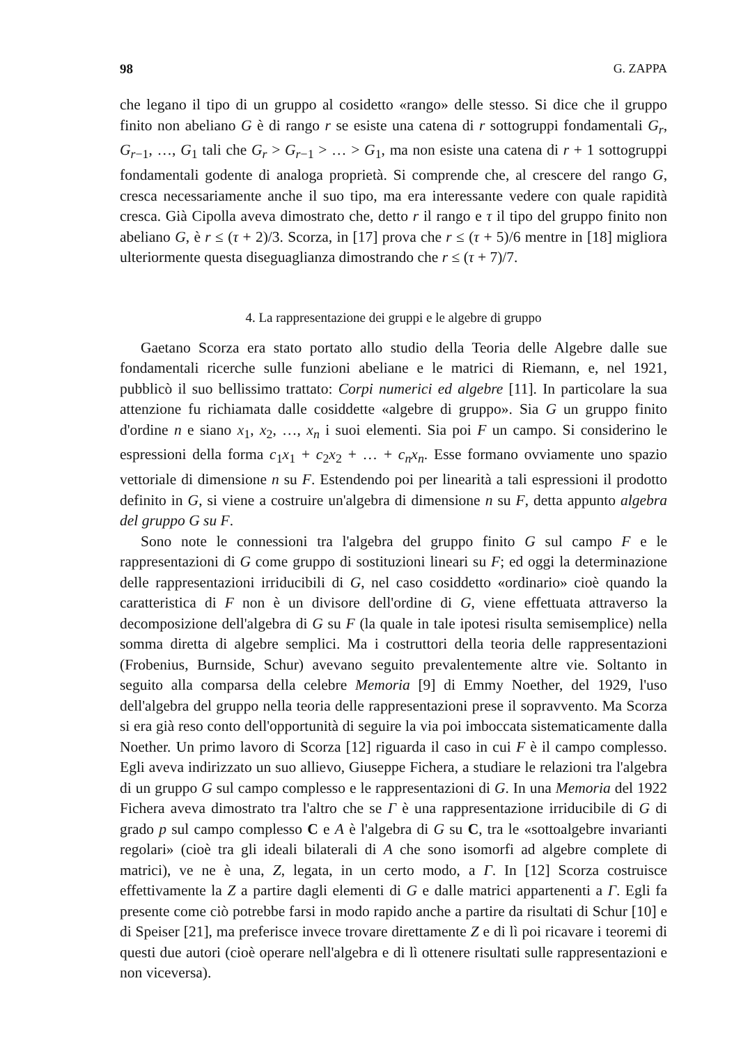98 G. ZAPPA
che legano il tipo di un gruppo al cosidetto «rango» delle stesso. Si dice che il gruppo finito non abeliano G è di rango r se esiste una catena di r sottogruppi fondamentali G<sub>r</sub>, G<sub>r−1</sub>, …, G<sub>1</sub> tali che G<sub>r</sub> > G<sub>r−1</sub> > … > G<sub>1</sub>, ma non esiste una catena di r + 1 sottogruppi fondamentali godente di analoga proprietà. Si comprende che, al crescere del rango G, cresca necessariamente anche il suo tipo, ma era interessante vedere con quale rapidità cresca. Già Cipolla aveva dimostrato che, detto r il rango e τ il tipo del gruppo finito non abeliano G, è r ≤ (τ + 2)/3. Scorza, in [17] prova che r ≤ (τ + 5)/6 mentre in [18] migliora ulteriormente questa diseguaglianza dimostrando che r ≤ (τ + 7)/7.
4. La rappresentazione dei gruppi e le algebre di gruppo
Gaetano Scorza era stato portato allo studio della Teoria delle Algebre dalle sue fondamentali ricerche sulle funzioni abeliane e le matrici di Riemann, e, nel 1921, pubblicò il suo bellissimo trattato: Corpi numerici ed algebre [11]. In particolare la sua attenzione fu richiamata dalle cosiddette «algebre di gruppo». Sia G un gruppo finito d'ordine n e siano x<sub>1</sub>, x<sub>2</sub>, …, x<sub>n</sub> i suoi elementi. Sia poi F un campo. Si considerino le espressioni della forma c<sub>1</sub>x<sub>1</sub> + c<sub>2</sub>x<sub>2</sub> + … + c<sub>n</sub>x<sub>n</sub>. Esse formano ovviamente uno spazio vettoriale di dimensione n su F. Estendendo poi per linearità a tali espressioni il prodotto definito in G, si viene a costruire un'algebra di dimensione n su F, detta appunto algebra del gruppo G su F.
Sono note le connessioni tra l'algebra del gruppo finito G sul campo F e le rappresentazioni di G come gruppo di sostituzioni lineari su F; ed oggi la determinazione delle rappresentazioni irriducibili di G, nel caso cosiddetto «ordinario» cioè quando la caratteristica di F non è un divisore dell'ordine di G, viene effettuata attraverso la decomposizione dell'algebra di G su F (la quale in tale ipotesi risulta semisemplice) nella somma diretta di algebre semplici. Ma i costruttori della teoria delle rappresentazioni (Frobenius, Burnside, Schur) avevano seguito prevalentemente altre vie. Soltanto in seguito alla comparsa della celebre Memoria [9] di Emmy Noether, del 1929, l'uso dell'algebra del gruppo nella teoria delle rappresentazioni prese il sopravvento. Ma Scorza si era già reso conto dell'opportunità di seguire la via poi imboccata sistematicamente dalla Noether. Un primo lavoro di Scorza [12] riguarda il caso in cui F è il campo complesso. Egli aveva indirizzato un suo allievo, Giuseppe Fichera, a studiare le relazioni tra l'algebra di un gruppo G sul campo complesso e le rappresentazioni di G. In una Memoria del 1922 Fichera aveva dimostrato tra l'altro che se Γ è una rappresentazione irriducibile di G di grado p sul campo complesso C e A è l'algebra di G su C, tra le «sottoalgebre invarianti regolari» (cioè tra gli ideali bilaterali di A che sono isomorfi ad algebre complete di matrici), ve ne è una, Z, legata, in un certo modo, a Γ. In [12] Scorza costruisce effettivamente la Z a partire dagli elementi di G e dalle matrici appartenenti a Γ. Egli fa presente come ciò potrebbe farsi in modo rapido anche a partire da risultati di Schur [10] e di Speiser [21], ma preferisce invece trovare direttamente Z e di lì poi ricavare i teoremi di questi due autori (cioè operare nell'algebra e di lì ottenere risultati sulle rappresentazioni e non viceversa).